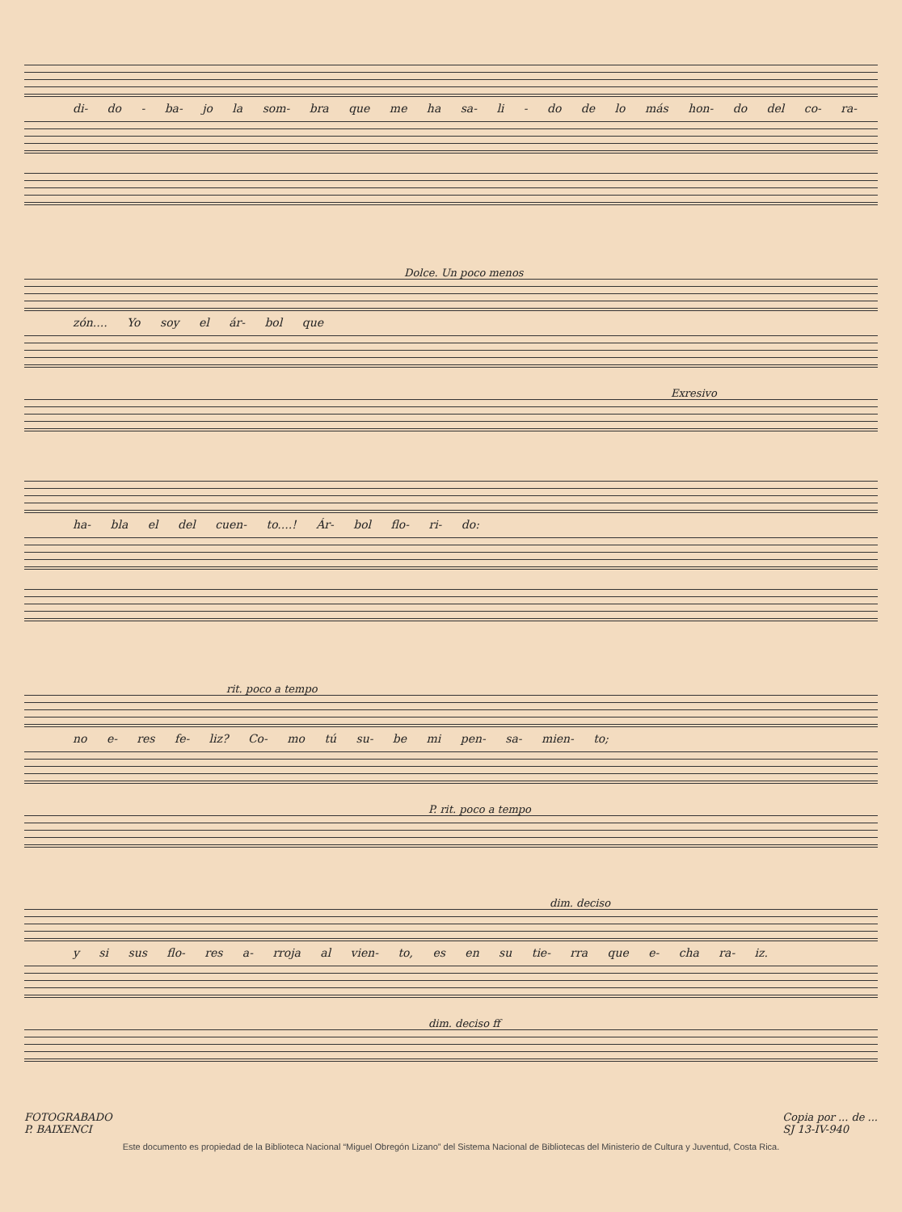di- do - ba- jo la som- bra que me ha sa- li - do de lo más hon- do del co- ra-
Dolce. Un poco menos
zón.... Yo soy el ár- bol que
Exresivo
ha- bla el del cuen- to....! Ár- bol flo- ri- do:
rit. poco a tempo
no e- res fe- liz? Co- mo tú su- be mi pen- sa- mien- to;
P. rit. poco a tempo
dim. deciso
y si sus flo- res a- rroja al vien- to, es en su tie- rra que e- cha ra- iz.
dim. deciso ff
FOTOGRABADO
P. BAIXENCI Copia por ... de ...
SJ 13-IV-940
Este documento es propiedad de la Biblioteca Nacional “Miguel Obregón Lizano” del Sistema Nacional de Bibliotecas del Ministerio de Cultura y Juventud, Costa Rica.